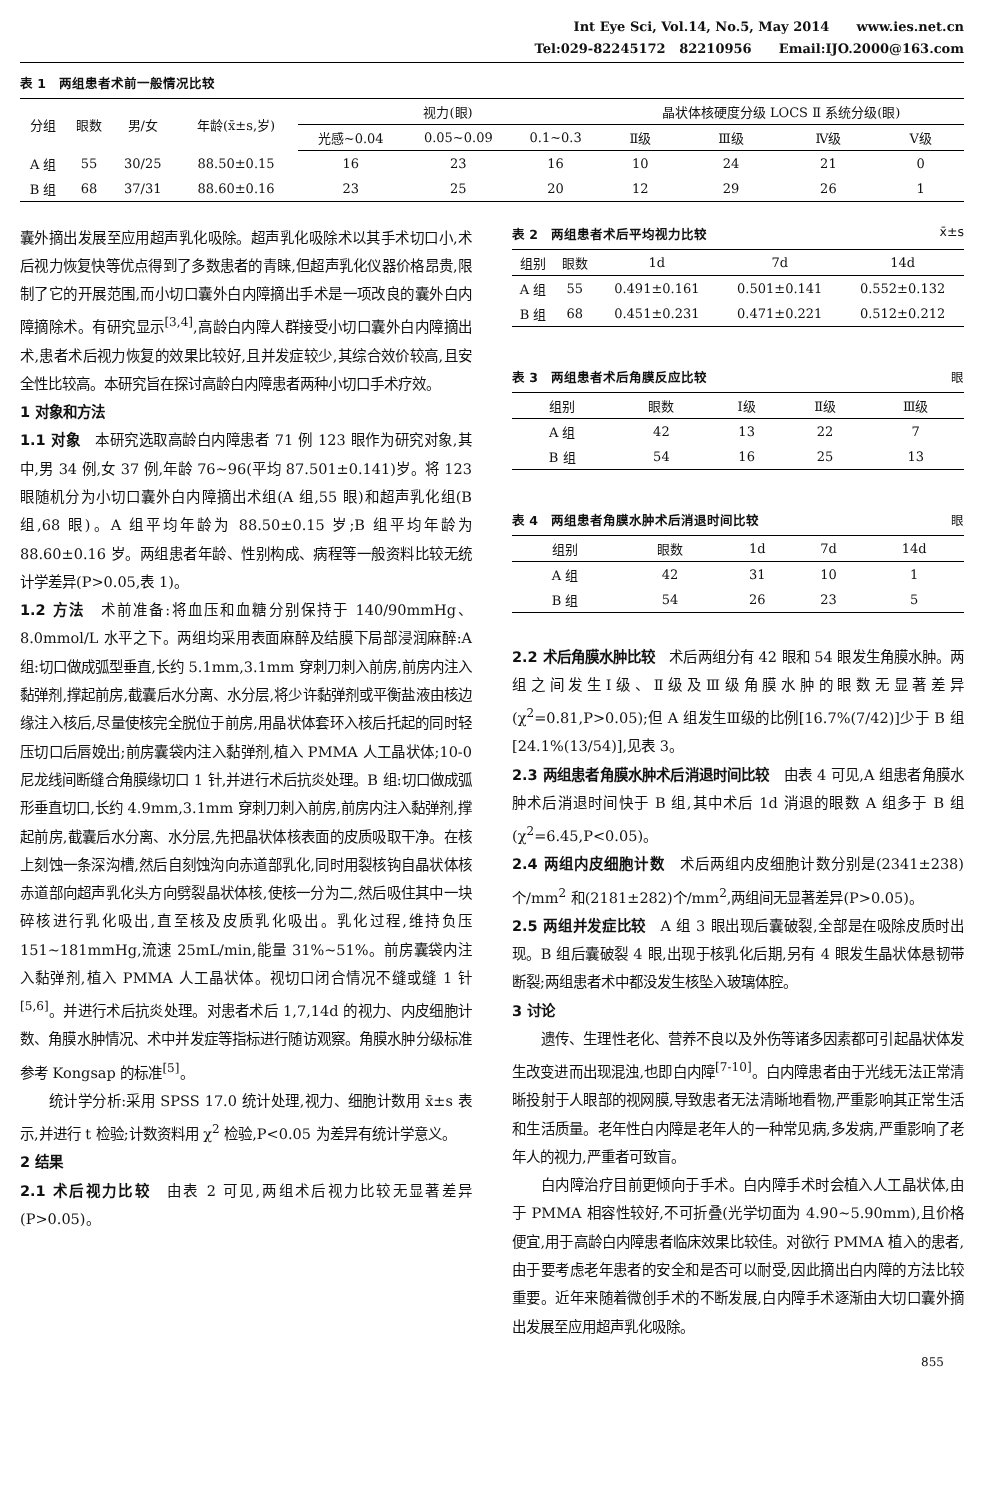Int Eye Sci, Vol.14, No.5, May 2014 www.ies.net.cn
Tel:029-82245172 82210956 Email:IJO.2000@163.com
表 1　两组患者术前一般情况比较
| 分组 | 眼数 | 男/女 | 年龄(x̄±s,岁) | 视力(眼) | | | 晶状体核硬度分级 LOCS Ⅱ 系统分级(眼) | | | |
| --- | --- | --- | --- | --- | --- | --- | --- | --- | --- | --- |
| | | | | 光感~0.04 | 0.05~0.09 | 0.1~0.3 | Ⅱ级 | Ⅲ级 | Ⅳ级 | Ⅴ级 |
| A 组 | 55 | 30/25 | 88.50±0.15 | 16 | 23 | 16 | 10 | 24 | 21 | 0 |
| B 组 | 68 | 37/31 | 88.60±0.16 | 23 | 25 | 20 | 12 | 29 | 26 | 1 |
囊外摘出发展至应用超声乳化吸除。超声乳化吸除术以其手术切口小,术后视力恢复快等优点得到了多数患者的青睐,但超声乳化仪器价格昂贵,限制了它的开展范围,而小切口囊外白内障摘出手术是一项改良的囊外白内障摘除术。有研究显示<sup>[3,4]</sup>,高龄白内障人群接受小切口囊外白内障摘出术,患者术后视力恢复的效果比较好,且并发症较少,其综合效价较高,且安全性比较高。本研究旨在探讨高龄白内障患者两种小切口手术疗效。
1 对象和方法
1.1 对象　本研究选取高龄白内障患者 71 例 123 眼作为研究对象,其中,男 34 例,女 37 例,年龄 76~96(平均 87.501±0.141)岁。将 123 眼随机分为小切口囊外白内障摘出术组(A 组,55 眼)和超声乳化组(B 组,68 眼)。A 组平均年龄为 88.50±0.15 岁;B 组平均年龄为 88.60±0.16 岁。两组患者年龄、性别构成、病程等一般资料比较无统计学差异(P>0.05,表 1)。
1.2 方法　术前准备:将血压和血糖分别保持于 140/90mmHg、8.0mmol/L 水平之下。两组均采用表面麻醉及结膜下局部浸润麻醉:A 组:切口做成弧型垂直,长约 5.1mm,3.1mm 穿刺刀刺入前房,前房内注入黏弹剂,撑起前房,截囊后水分离、水分层,将少许黏弹剂或平衡盐液由核边缘注入核后,尽量使核完全脱位于前房,用晶状体套环入核后托起的同时轻压切口后唇娩出;前房囊袋内注入黏弹剂,植入 PMMA 人工晶状体;10-0 尼龙线间断缝合角膜缘切口 1 针,并进行术后抗炎处理。B 组:切口做成弧形垂直切口,长约 4.9mm,3.1mm 穿刺刀刺入前房,前房内注入黏弹剂,撑起前房,截囊后水分离、水分层,先把晶状体核表面的皮质吸取干净。在核上刻蚀一条深沟槽,然后自刻蚀沟向赤道部乳化,同时用裂核钩自晶状体核赤道部向超声乳化头方向劈裂晶状体核,使核一分为二,然后吸住其中一块碎核进行乳化吸出,直至核及皮质乳化吸出。乳化过程,维持负压 151~181mmHg,流速 25mL/min,能量 31%~51%。前房囊袋内注入黏弹剂,植入 PMMA 人工晶状体。视切口闭合情况不缝或缝 1 针<sup>[5,6]</sup>。并进行术后抗炎处理。对患者术后 1,7,14d 的视力、内皮细胞计数、角膜水肿情况、术中并发症等指标进行随访观察。角膜水肿分级标准参考 Kongsap 的标准<sup>[5]</sup>。
统计学分析:采用 SPSS 17.0 统计处理,视力、细胞计数用 x̄±s 表示,并进行 t 检验;计数资料用 χ<sup>2</sup> 检验,P<0.05 为差异有统计学意义。
2 结果
2.1 术后视力比较　由表 2 可见,两组术后视力比较无显著差异(P>0.05)。
表 2　两组患者术后平均视力比较 x̄±s
| 组别 | 眼数 | 1d | 7d | 14d |
| --- | --- | --- | --- | --- |
| A 组 | 55 | 0.491±0.161 | 0.501±0.141 | 0.552±0.132 |
| B 组 | 68 | 0.451±0.231 | 0.471±0.221 | 0.512±0.212 |
表 3　两组患者术后角膜反应比较 眼
| 组别 | 眼数 | Ⅰ级 | Ⅱ级 | Ⅲ级 |
| --- | --- | --- | --- | --- |
| A 组 | 42 | 13 | 22 | 7 |
| B 组 | 54 | 16 | 25 | 13 |
表 4　两组患者角膜水肿术后消退时间比较 眼
| 组别 | 眼数 | 1d | 7d | 14d |
| --- | --- | --- | --- | --- |
| A 组 | 42 | 31 | 10 | 1 |
| B 组 | 54 | 26 | 23 | 5 |
2.2 术后角膜水肿比较　术后两组分有 42 眼和 54 眼发生角膜水肿。两组之间发生Ⅰ级、Ⅱ级及Ⅲ级角膜水肿的眼数无显著差异(χ<sup>2</sup>=0.81,P>0.05);但 A 组发生Ⅲ级的比例[16.7%(7/42)]少于 B 组[24.1%(13/54)],见表 3。
2.3 两组患者角膜水肿术后消退时间比较　由表 4 可见,A 组患者角膜水肿术后消退时间快于 B 组,其中术后 1d 消退的眼数 A 组多于 B 组(χ<sup>2</sup>=6.45,P<0.05)。
2.4 两组内皮细胞计数　术后两组内皮细胞计数分别是(2341±238)个/mm<sup>2</sup> 和(2181±282)个/mm<sup>2</sup>,两组间无显著差异(P>0.05)。
2.5 两组并发症比较　A 组 3 眼出现后囊破裂,全部是在吸除皮质时出现。B 组后囊破裂 4 眼,出现于核乳化后期,另有 4 眼发生晶状体悬韧带断裂;两组患者术中都没发生核坠入玻璃体腔。
3 讨论
遗传、生理性老化、营养不良以及外伤等诸多因素都可引起晶状体发生改变进而出现混浊,也即白内障<sup>[7-10]</sup>。白内障患者由于光线无法正常清晰投射于人眼部的视网膜,导致患者无法清晰地看物,严重影响其正常生活和生活质量。老年性白内障是老年人的一种常见病,多发病,严重影响了老年人的视力,严重者可致盲。
白内障治疗目前更倾向于手术。白内障手术时会植入人工晶状体,由于 PMMA 相容性较好,不可折叠(光学切面为 4.90~5.90mm),且价格便宜,用于高龄白内障患者临床效果比较佳。对欲行 PMMA 植入的患者,由于要考虑老年患者的安全和是否可以耐受,因此摘出白内障的方法比较重要。近年来随着微创手术的不断发展,白内障手术逐渐由大切口囊外摘出发展至应用超声乳化吸除。
855